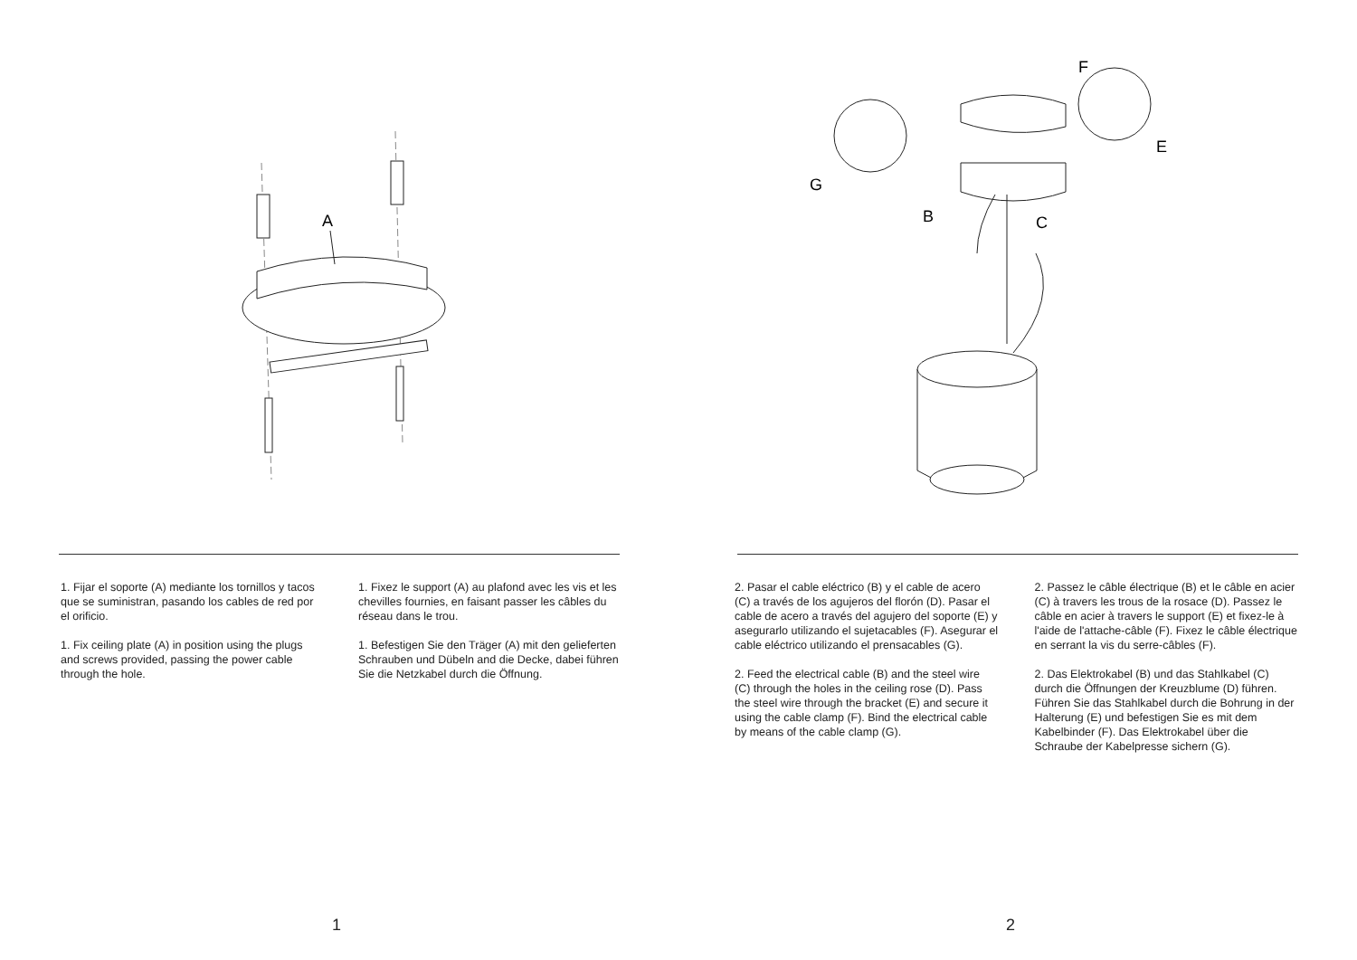A
1. Fijar el soporte (A) mediante los tornillos y tacos que se suministran, pasando los cables de red por el orificio.
1. Fix ceiling plate (A) in position using the plugs and screws provided, passing the power cable through the hole.
1. Fixez le support (A) au plafond avec les vis et les chevilles fournies, en faisant passer les câbles du réseau dans le trou.
1. Befestigen Sie den Träger (A) mit den gelieferten Schrauben und Dübeln and die Decke, dabei führen Sie die Netzkabel durch die Öffnung.
1
F
E
G
B
C
2. Pasar el cable eléctrico (B) y el cable de acero (C) a través de los agujeros del florón (D). Pasar el cable de acero a través del agujero del soporte (E) y asegurarlo utilizando el sujetacables (F). Asegurar el cable eléctrico utilizando el prensacables (G).
2. Feed the electrical cable (B) and the steel wire (C) through the holes in the ceiling rose (D). Pass the steel wire through the bracket (E) and secure it using the cable clamp (F). Bind the electrical cable by means of the cable clamp (G).
2. Passez le câble électrique (B) et le câble en acier (C) à travers les trous de la rosace (D). Passez le câble en acier à travers le support (E) et fixez-le à l'aide de l'attache-câble (F). Fixez le câble électrique en serrant la vis du serre-câbles (F).
2. Das Elektrokabel (B) und das Stahlkabel (C) durch die Öffnungen der Kreuzblume (D) führen. Führen Sie das Stahlkabel durch die Bohrung in der Halterung (E) und befestigen Sie es mit dem Kabelbinder (F). Das Elektrokabel über die Schraube der Kabelpresse sichern (G).
2